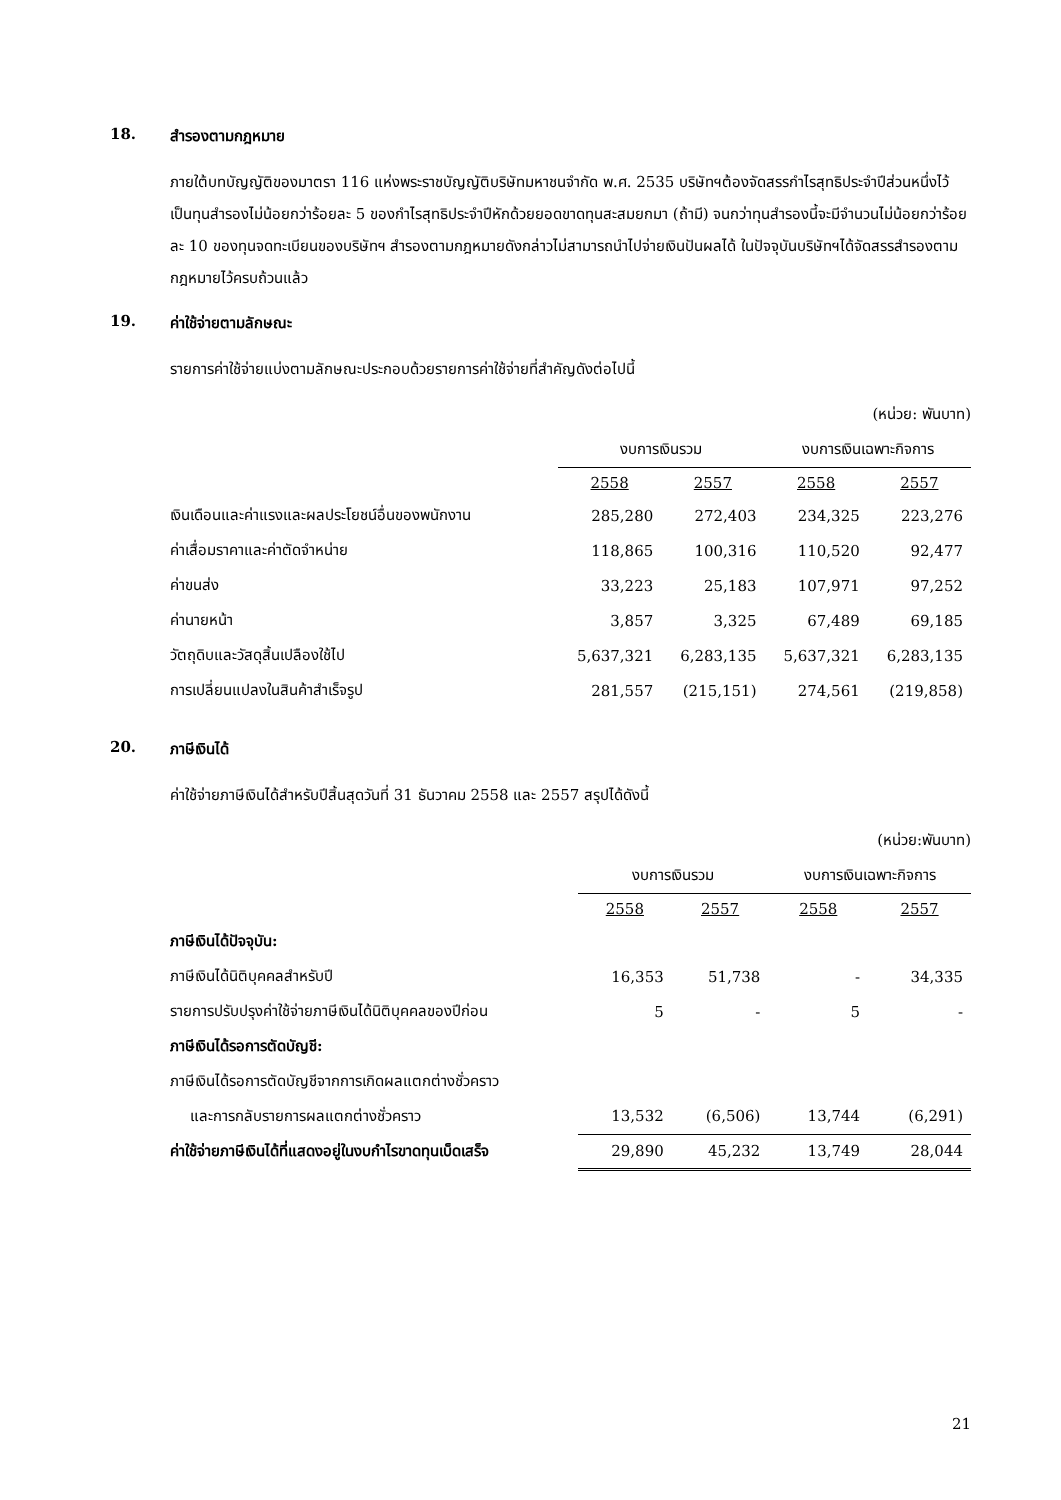18. สำรองตามกฎหมาย
ภายใต้บทบัญญัติของมาตรา 116 แห่งพระราชบัญญัติบริษัทมหาชนจำกัด พ.ศ. 2535 บริษัทฯต้องจัดสรรกำไรสุทธิประจำปีส่วนหนึ่งไว้เป็นทุนสำรองไม่น้อยกว่าร้อยละ 5 ของกำไรสุทธิประจำปีหักด้วยยอดขาดทุนสะสมยกมา (ถ้ามี) จนกว่าทุนสำรองนี้จะมีจำนวนไม่น้อยกว่าร้อยละ 10 ของทุนจดทะเบียนของบริษัทฯ สำรองตามกฎหมายดังกล่าวไม่สามารถนำไปจ่ายเงินปันผลได้ ในปัจจุบันบริษัทฯได้จัดสรรสำรองตามกฎหมายไว้ครบถ้วนแล้ว
19. ค่าใช้จ่ายตามลักษณะ
รายการค่าใช้จ่ายแบ่งตามลักษณะประกอบด้วยรายการค่าใช้จ่ายที่สำคัญดังต่อไปนี้
(หน่วย: พันบาท)
| | งบการเงินรวม | | งบการเงินเฉพาะกิจการ | |
| | 2558 | 2557 | 2558 | 2557 |
| เงินเดือนและค่าแรงและผลประโยชน์อื่นของพนักงาน | 285,280 | 272,403 | 234,325 | 223,276 |
| ค่าเสื่อมราคาและค่าตัดจำหน่าย | 118,865 | 100,316 | 110,520 | 92,477 |
| ค่าขนส่ง | 33,223 | 25,183 | 107,971 | 97,252 |
| ค่านายหน้า | 3,857 | 3,325 | 67,489 | 69,185 |
| วัตถุดิบและวัสดุสิ้นเปลืองใช้ไป | 5,637,321 | 6,283,135 | 5,637,321 | 6,283,135 |
| การเปลี่ยนแปลงในสินค้าสำเร็จรูป | 281,557 | (215,151) | 274,561 | (219,858) |
20. ภาษีเงินได้
ค่าใช้จ่ายภาษีเงินได้สำหรับปีสิ้นสุดวันที่ 31 ธันวาคม 2558 และ 2557 สรุปได้ดังนี้
(หน่วย:พันบาท)
| | งบการเงินรวม | | งบการเงินเฉพาะกิจการ | |
| | 2558 | 2557 | 2558 | 2557 |
| ภาษีเงินได้ปัจจุบัน: | | | | |
| ภาษีเงินได้นิติบุคคลสำหรับปี | 16,353 | 51,738 | - | 34,335 |
| รายการปรับปรุงค่าใช้จ่ายภาษีเงินได้นิติบุคคลของปีก่อน | 5 | - | 5 | - |
| ภาษีเงินได้รอการตัดบัญชี: | | | | |
| ภาษีเงินได้รอการตัดบัญชีจากการเกิดผลแตกต่างชั่วคราว | | | | |
| และการกลับรายการผลแตกต่างชั่วคราว | 13,532 | (6,506) | 13,744 | (6,291) |
| ค่าใช้จ่ายภาษีเงินได้ที่แสดงอยู่ในงบกำไรขาดทุนเบ็ดเสร็จ | 29,890 | 45,232 | 13,749 | 28,044 |
21